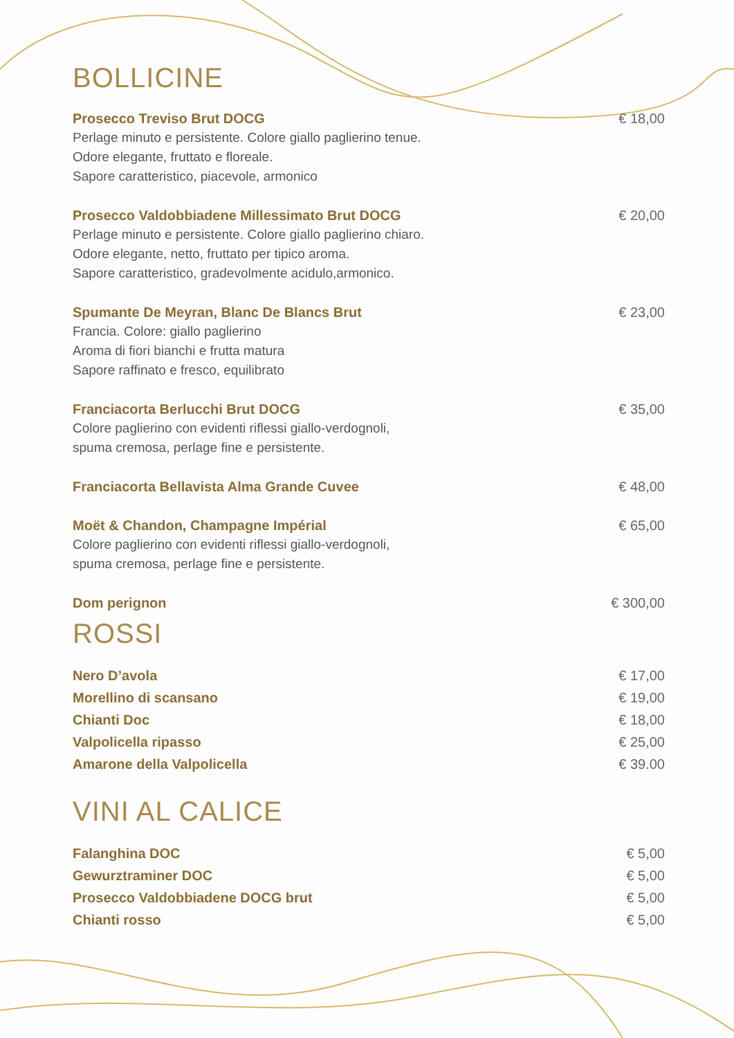BOLLICINE
Prosecco Treviso Brut DOCG
Perlage minuto e persistente. Colore giallo paglierino tenue.
Odore elegante, fruttato e floreale.
Sapore caratteristico, piacevole, armonico
€ 18,00
Prosecco Valdobbiadene Millessimato Brut DOCG
Perlage minuto e persistente. Colore giallo paglierino chiaro.
Odore elegante, netto, fruttato per tipico aroma.
Sapore caratteristico, gradevolmente acidulo,armonico.
€ 20,00
Spumante De Meyran, Blanc De Blancs Brut
Francia. Colore: giallo paglierino
Aroma di fiori bianchi e frutta matura
Sapore raffinato e fresco, equilibrato
€ 23,00
Franciacorta Berlucchi Brut DOCG
Colore paglierino con evidenti riflessi giallo-verdognoli,
spuma cremosa, perlage fine e persistente.
€ 35,00
Franciacorta Bellavista Alma Grande Cuvee
€ 48,00
Moët & Chandon, Champagne Impérial
Colore paglierino con evidenti riflessi giallo-verdognoli,
spuma cremosa, perlage fine e persistente.
€ 65,00
Dom perignon € 300,00
ROSSI
Nero D’avola € 17,00
Morellino di scansano € 19,00
Chianti Doc € 18,00
Valpolicella ripasso € 25,00
Amarone della Valpolicella € 39.00
VINI AL CALICE
Falanghina DOC € 5,00
Gewurztraminer DOC € 5,00
Prosecco Valdobbiadene DOCG brut
€ 5,00
Chianti rosso € 5,00